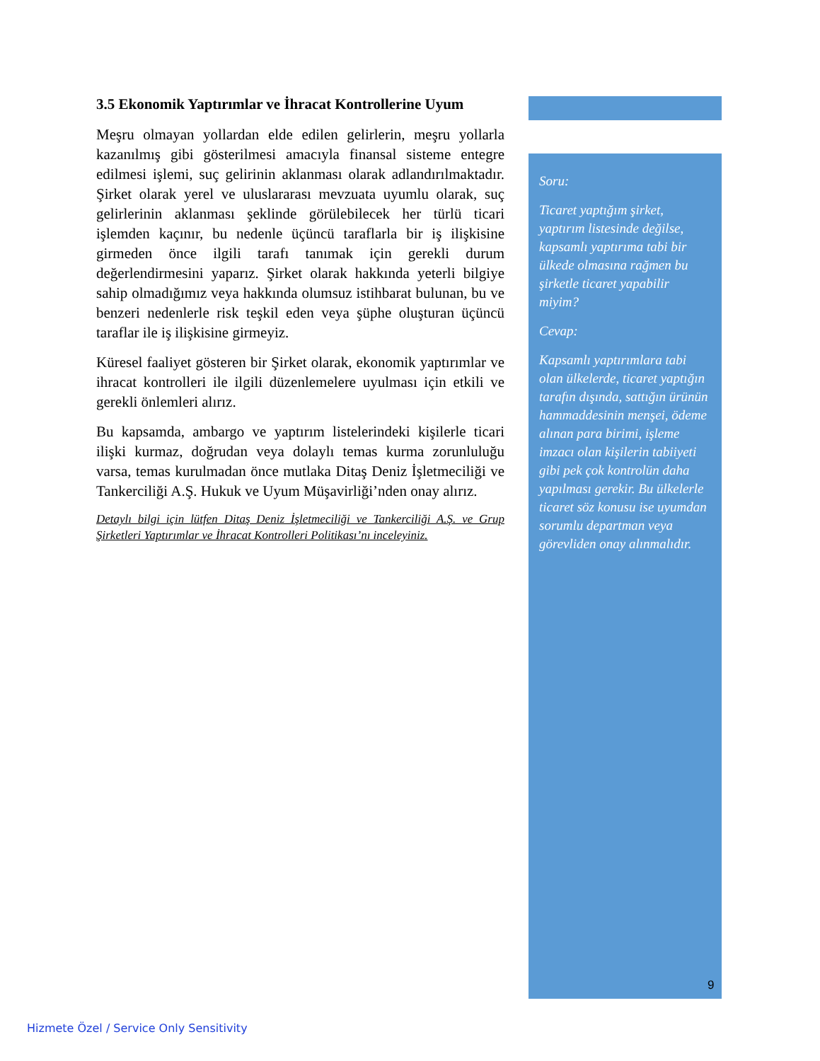3.5 Ekonomik Yaptırımlar ve İhracat Kontrollerine Uyum
Meşru olmayan yollardan elde edilen gelirlerin, meşru yollarla kazanılmış gibi gösterilmesi amacıyla finansal sisteme entegre edilmesi işlemi, suç gelirinin aklanması olarak adlandırılmaktadır. Şirket olarak yerel ve uluslararası mevzuata uyumlu olarak, suç gelirlerinin aklanması şeklinde görülebilecek her türlü ticari işlemden kaçınır, bu nedenle üçüncü taraflarla bir iş ilişkisine girmeden önce ilgili tarafı tanımak için gerekli durum değerlendirmesini yaparız. Şirket olarak hakkında yeterli bilgiye sahip olmadığımız veya hakkında olumsuz istihbarat bulunan, bu ve benzeri nedenlerle risk teşkil eden veya şüphe oluşturan üçüncü taraflar ile iş ilişkisine girmeyiz.
Küresel faaliyet gösteren bir Şirket olarak, ekonomik yaptırımlar ve ihracat kontrolleri ile ilgili düzenlemelere uyulması için etkili ve gerekli önlemleri alırız.
Bu kapsamda, ambargo ve yaptırım listelerindeki kişilerle ticari ilişki kurmaz, doğrudan veya dolaylı temas kurma zorunluluğu varsa, temas kurulmadan önce mutlaka Ditaş Deniz İşletmeciliği ve Tankerciliği A.Ş. Hukuk ve Uyum Müşavirliği’nden onay alırız.
Detaylı bilgi için lütfen Ditaş Deniz İşletmeciliği ve Tankerciliği A.Ş. ve Grup Şirketleri Yaptırımlar ve İhracat Kontrolleri Politikası’nı inceleyiniz.
Soru:
Ticaret yaptığım şirket, yaptırım listesinde değilse, kapsamlı yaptırıma tabi bir ülkede olmasına rağmen bu şirketle ticaret yapabilir miyim?
Cevap:
Kapsamlı yaptırımlara tabi olan ülkelerde, ticaret yaptığın tarafın dışında, sattığın ürünün hammaddesinin menşei, ödeme alınan para birimi, işleme imzacı olan kişilerin tabiiyeti gibi pek çok kontrolün daha yapılması gerekir. Bu ülkelerle ticaret söz konusu ise uyumdan sorumlu departman veya görevliden onay alınmalıdır.
9
Hizmete Özel / Service Only Sensitivity